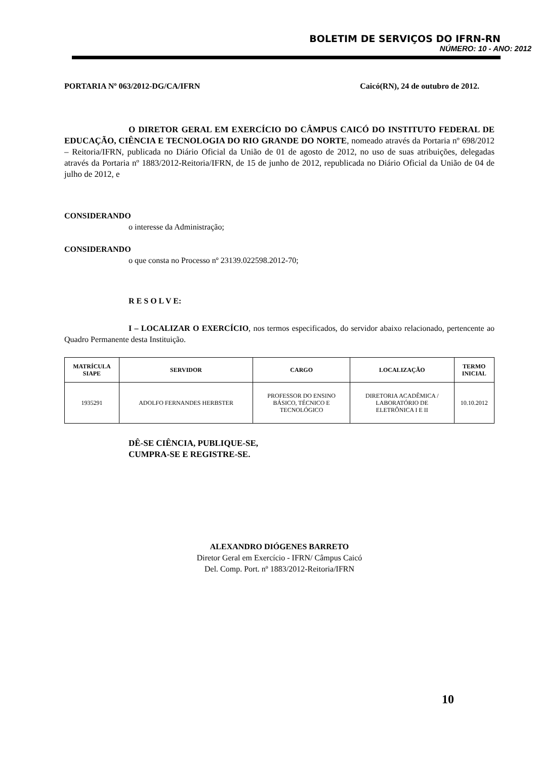BOLETIM DE SERVIÇOS DO IFRN-RN
NÚMERO: 10 - ANO: 2012
PORTARIA Nº 063/2012-DG/CA/IFRN Caicó(RN), 24 de outubro de 2012.
O DIRETOR GERAL EM EXERCÍCIO DO CÂMPUS CAICÓ DO INSTITUTO FEDERAL DE EDUCAÇÃO, CIÊNCIA E TECNOLOGIA DO RIO GRANDE DO NORTE, nomeado através da Portaria nº 698/2012 – Reitoria/IFRN, publicada no Diário Oficial da União de 01 de agosto de 2012, no uso de suas atribuições, delegadas através da Portaria nº 1883/2012-Reitoria/IFRN, de 15 de junho de 2012, republicada no Diário Oficial da União de 04 de julho de 2012, e
CONSIDERANDO
o interesse da Administração;
CONSIDERANDO
o que consta no Processo nº 23139.022598.2012-70;
R E S O L V E:
I – LOCALIZAR O EXERCÍCIO, nos termos especificados, do servidor abaixo relacionado, pertencente ao Quadro Permanente desta Instituição.
| MATRÍCULA SIAPE | SERVIDOR | CARGO | LOCALIZAÇÃO | TERMO INICIAL |
| --- | --- | --- | --- | --- |
| 1935291 | ADOLFO FERNANDES HERBSTER | PROFESSOR DO ENSINO BÁSICO, TÉCNICO E TECNOLÓGICO | DIRETORIA ACADÊMICA / LABORATÓRIO DE ELETRÔNICA I E II | 10.10.2012 |
DÊ-SE CIÊNCIA, PUBLIQUE-SE,
CUMPRA-SE E REGISTRE-SE.
ALEXANDRO DIÓGENES BARRETO
Diretor Geral em Exercício - IFRN/ Câmpus Caicó
Del. Comp. Port. nº 1883/2012-Reitoria/IFRN
10